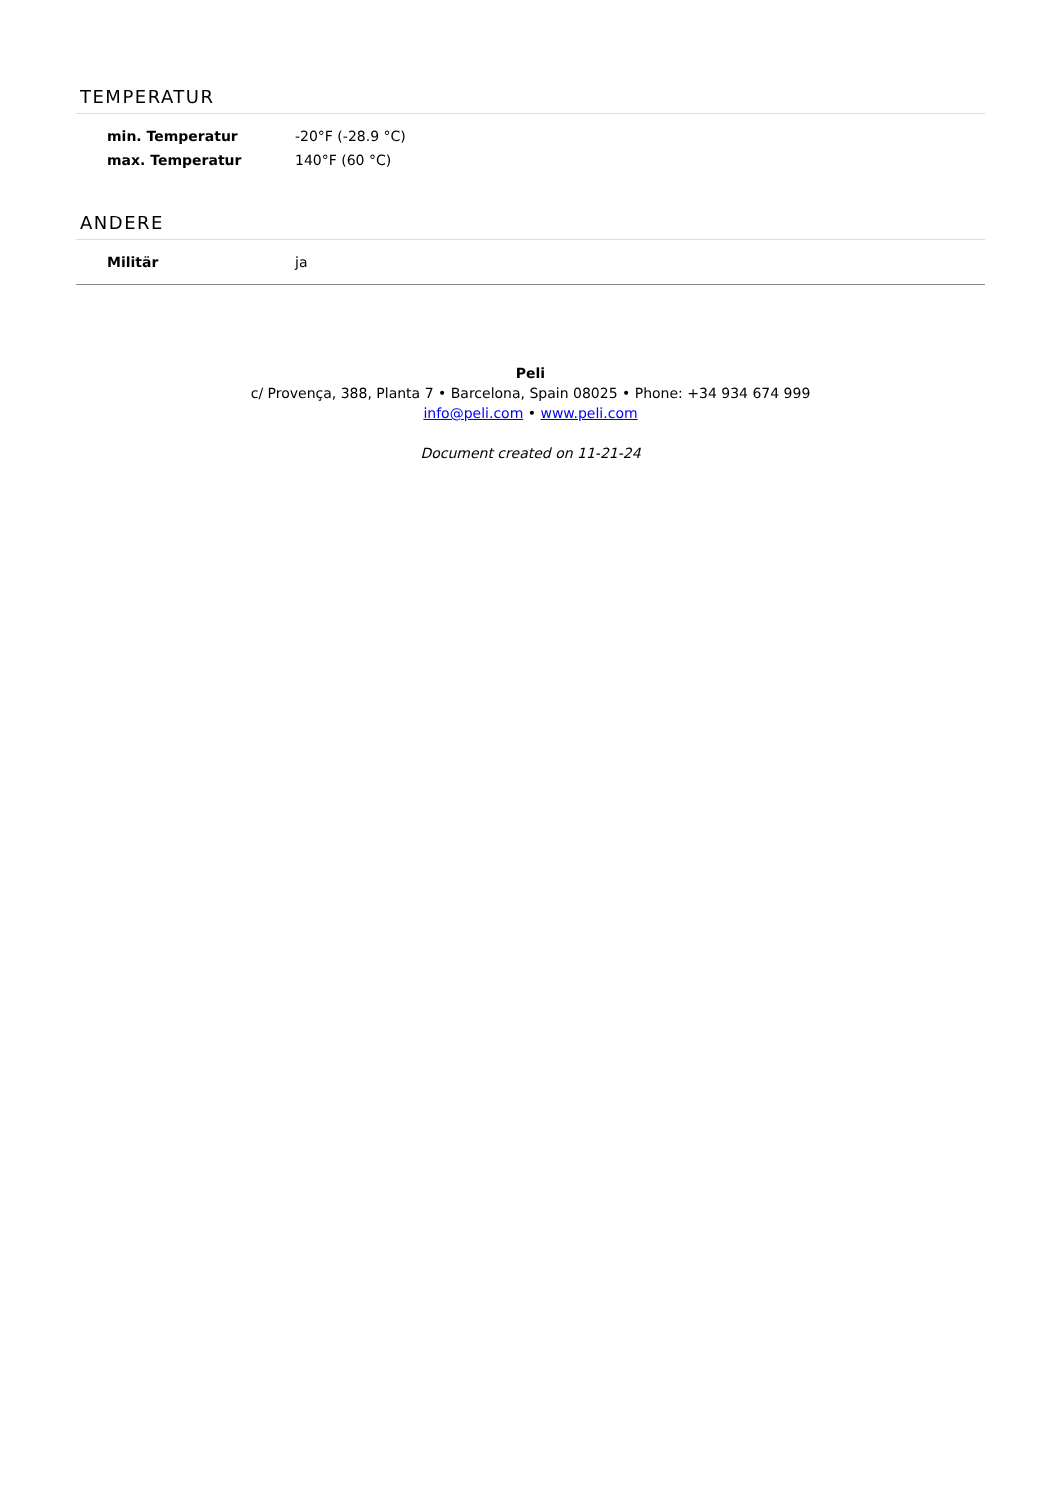TEMPERATUR
| min. Temperatur | -20°F (-28.9 °C) |
| max. Temperatur | 140°F (60 °C) |
ANDERE
| Militär | ja |
Peli
c/ Provença, 388, Planta 7 • Barcelona, Spain 08025 • Phone: +34 934 674 999
info@peli.com • www.peli.com
Document created on 11-21-24